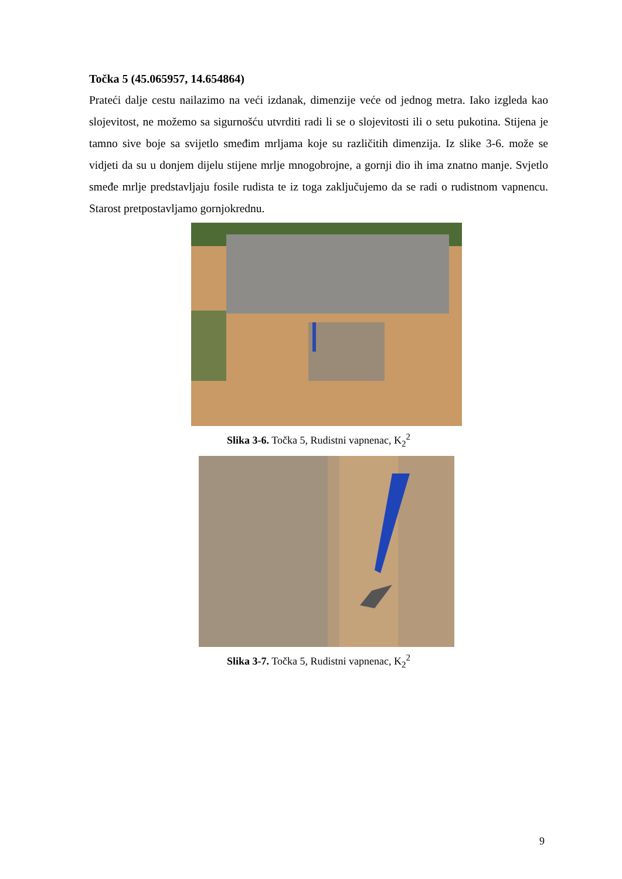Točka 5 (45.065957, 14.654864)
Prateći dalje cestu nailazimo na veći izdanak, dimenzije veće od jednog metra. Iako izgleda kao slojevitost, ne možemo sa sigurnošću utvrditi radi li se o slojevitosti ili o setu pukotina. Stijena je tamno sive boje sa svijetlo smeđim mrljama koje su različitih dimenzija. Iz slike 3-6. može se vidjeti da su u donjem dijelu stijene mrlje mnogobrojne, a gornji dio ih ima znatno manje. Svjetlo smeđe mrlje predstavljaju fosile rudista te iz toga zaključujemo da se radi o rudistnom vapnencu. Starost pretpostavljamo gornjokrednu.
Slika 3-6. Točka 5, Rudistni vapnenac, K<sub>2</sub><sup>2</sup>
Slika 3-7. Točka 5, Rudistni vapnenac, K<sub>2</sub><sup>2</sup>
9